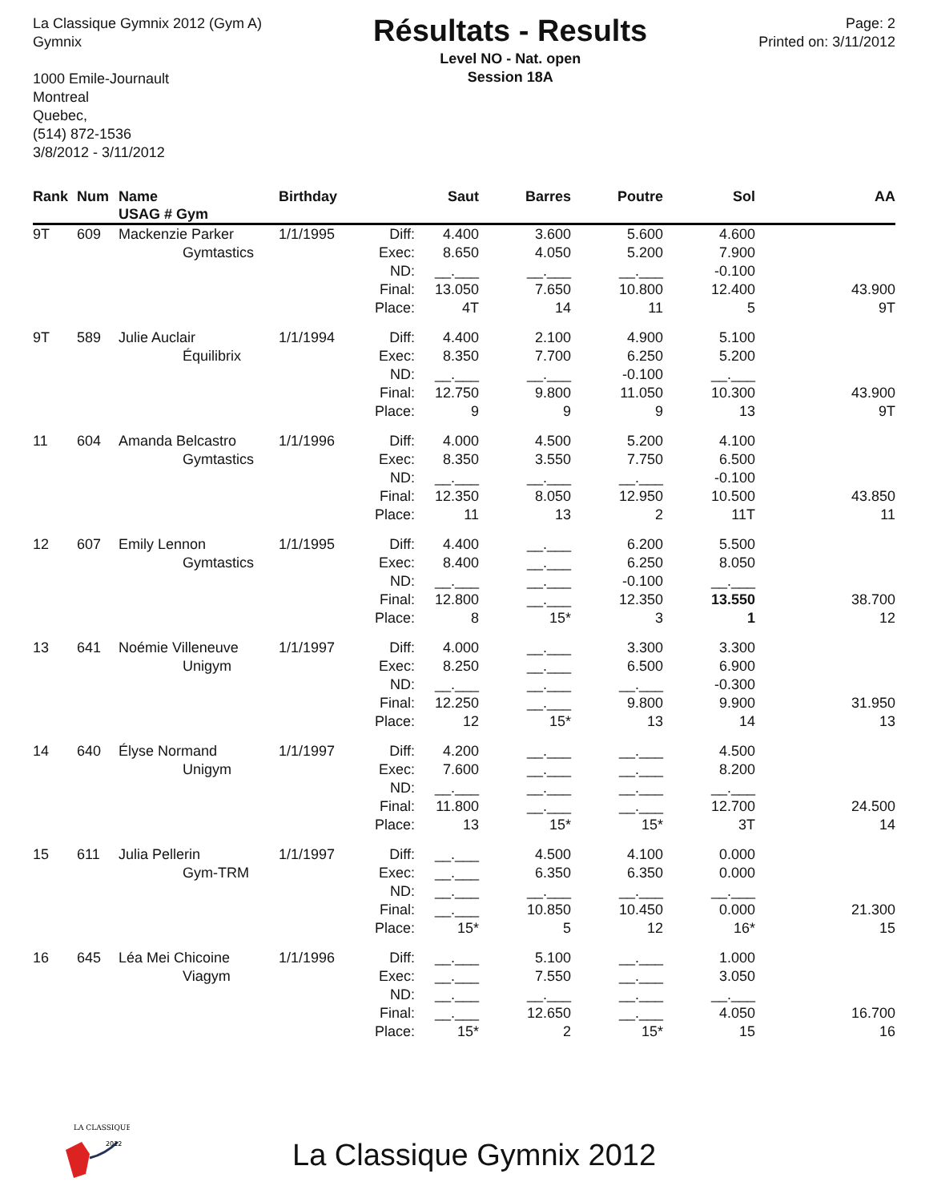La Classique Gymnix 2012 (Gym A)
Gymnix
1000 Emile-Journault
Montreal
Quebec,
(514) 872-1536
3/8/2012 - 3/11/2012
Résultats - Results
Level NO - Nat. open
Session 18A
Page: 2
Printed on: 3/11/2012
| Rank | Num | Name USAG # Gym | Birthday | | Saut | Barres | Poutre | Sol | AA |
| --- | --- | --- | --- | --- | --- | --- | --- | --- | --- |
| 9T | 609 | Mackenzie Parker | 1/1/1995 | Diff: | 4.400 | 3.600 | 5.600 | 4.600 | |
| | | Gymtastics | | Exec: | 8.650 | 4.050 | 5.200 | 7.900 | |
| | | | | ND: | __.___ | __.___ | __.___ | -0.100 | |
| | | | | Final: | 13.050 | 7.650 | 10.800 | 12.400 | 43.900 |
| | | | | Place: | 4T | 14 | 11 | 5 | 9T |
| 9T | 589 | Julie Auclair | 1/1/1994 | Diff: | 4.400 | 2.100 | 4.900 | 5.100 | |
| | | Équilibrix | | Exec: | 8.350 | 7.700 | 6.250 | 5.200 | |
| | | | | ND: | __.___ | __.___ | -0.100 | __.___ | |
| | | | | Final: | 12.750 | 9.800 | 11.050 | 10.300 | 43.900 |
| | | | | Place: | 9 | 9 | 9 | 13 | 9T |
| 11 | 604 | Amanda Belcastro | 1/1/1996 | Diff: | 4.000 | 4.500 | 5.200 | 4.100 | |
| | | Gymtastics | | Exec: | 8.350 | 3.550 | 7.750 | 6.500 | |
| | | | | ND: | __.___ | __.___ | __.___ | -0.100 | |
| | | | | Final: | 12.350 | 8.050 | 12.950 | 10.500 | 43.850 |
| | | | | Place: | 11 | 13 | 2 | 11T | 11 |
| 12 | 607 | Emily Lennon | 1/1/1995 | Diff: | 4.400 | __.___ | 6.200 | 5.500 | |
| | | Gymtastics | | Exec: | 8.400 | __.___ | 6.250 | 8.050 | |
| | | | | ND: | __.___ | __.___ | -0.100 | __.___ | |
| | | | | Final: | 12.800 | __.___ | 12.350 | 13.550 | 38.700 |
| | | | | Place: | 8 | 15* | 3 | 1 | 12 |
| 13 | 641 | Noémie Villeneuve | 1/1/1997 | Diff: | 4.000 | __.___ | 3.300 | 3.300 | |
| | | Unigym | | Exec: | 8.250 | __.___ | 6.500 | 6.900 | |
| | | | | ND: | __.___ | __.___ | __.___ | -0.300 | |
| | | | | Final: | 12.250 | __.___ | 9.800 | 9.900 | 31.950 |
| | | | | Place: | 12 | 15* | 13 | 14 | 13 |
| 14 | 640 | Élyse Normand | 1/1/1997 | Diff: | 4.200 | __.___ | __.___ | 4.500 | |
| | | Unigym | | Exec: | 7.600 | __.___ | __.___ | 8.200 | |
| | | | | ND: | __.___ | __.___ | __.___ | __.___ | |
| | | | | Final: | 11.800 | __.___ | __.___ | 12.700 | 24.500 |
| | | | | Place: | 13 | 15* | 15* | 3T | 14 |
| 15 | 611 | Julia Pellerin | 1/1/1997 | Diff: | __.___ | 4.500 | 4.100 | 0.000 | |
| | | Gym-TRM | | Exec: | __.___ | 6.350 | 6.350 | 0.000 | |
| | | | | ND: | __.___ | __.___ | __.___ | __.___ | |
| | | | | Final: | __.___ | 10.850 | 10.450 | 0.000 | 21.300 |
| | | | | Place: | 15* | 5 | 12 | 16* | 15 |
| 16 | 645 | Léa Mei Chicoine | 1/1/1996 | Diff: | __.___ | 5.100 | __.___ | 1.000 | |
| | | Viagym | | Exec: | __.___ | 7.550 | __.___ | 3.050 | |
| | | | | ND: | __.___ | __.___ | __.___ | __.___ | |
| | | | | Final: | __.___ | 12.650 | __.___ | 4.050 | 16.700 |
| | | | | Place: | 15* | 2 | 15* | 15 | 16 |
LA CLASSIQUE
2012
La Classique Gymnix 2012